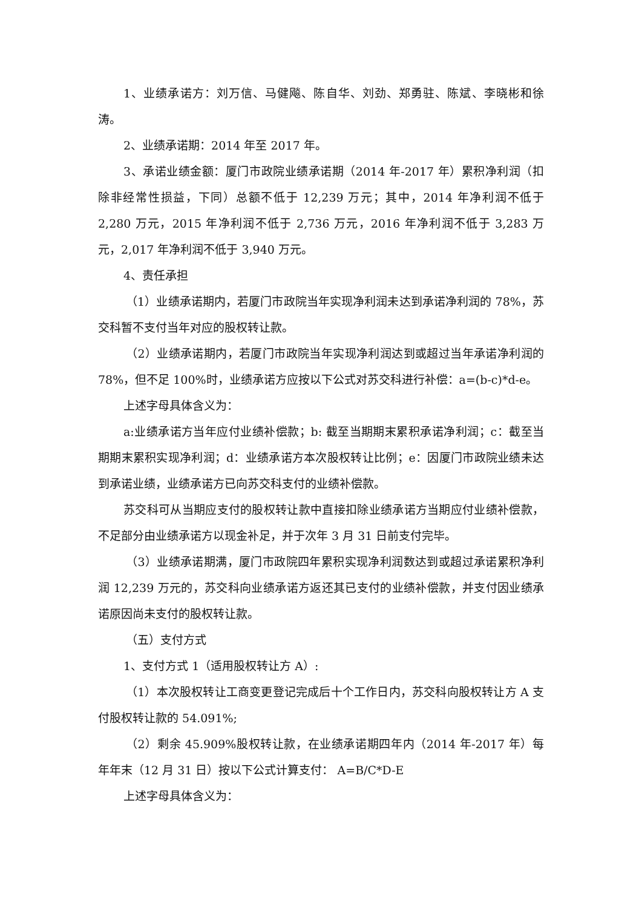1、业绩承诺方：刘万信、马健飚、陈自华、刘劲、郑勇驻、陈斌、李晓彬和徐涛。
2、业绩承诺期：2014 年至 2017 年。
3、承诺业绩金额：厦门市政院业绩承诺期（2014 年-2017 年）累积净利润（扣除非经常性损益，下同）总额不低于 12,239 万元；其中，2014 年净利润不低于 2,280 万元，2015 年净利润不低于 2,736 万元，2016 年净利润不低于 3,283 万元，2,017 年净利润不低于 3,940 万元。
4、责任承担
（1）业绩承诺期内，若厦门市政院当年实现净利润未达到承诺净利润的 78%，苏交科暂不支付当年对应的股权转让款。
（2）业绩承诺期内，若厦门市政院当年实现净利润达到或超过当年承诺净利润的 78%，但不足 100%时，业绩承诺方应按以下公式对苏交科进行补偿：a=(b-c)*d-e。
上述字母具体含义为：
a:业绩承诺方当年应付业绩补偿款；b: 截至当期期末累积承诺净利润；c：截至当期期末累积实现净利润；d：业绩承诺方本次股权转让比例；e：因厦门市政院业绩未达到承诺业绩，业绩承诺方已向苏交科支付的业绩补偿款。
苏交科可从当期应支付的股权转让款中直接扣除业绩承诺方当期应付业绩补偿款，不足部分由业绩承诺方以现金补足，并于次年 3 月 31 日前支付完毕。
（3）业绩承诺期满，厦门市政院四年累积实现净利润数达到或超过承诺累积净利润 12,239 万元的，苏交科向业绩承诺方返还其已支付的业绩补偿款，并支付因业绩承诺原因尚未支付的股权转让款。
（五）支付方式
1、支付方式 1（适用股权转让方 A）:
（1）本次股权转让工商变更登记完成后十个工作日内，苏交科向股权转让方 A 支付股权转让款的 54.091%;
（2）剩余 45.909%股权转让款，在业绩承诺期四年内（2014 年-2017 年）每年年末（12 月 31 日）按以下公式计算支付： A=B/C*D-E
上述字母具体含义为：